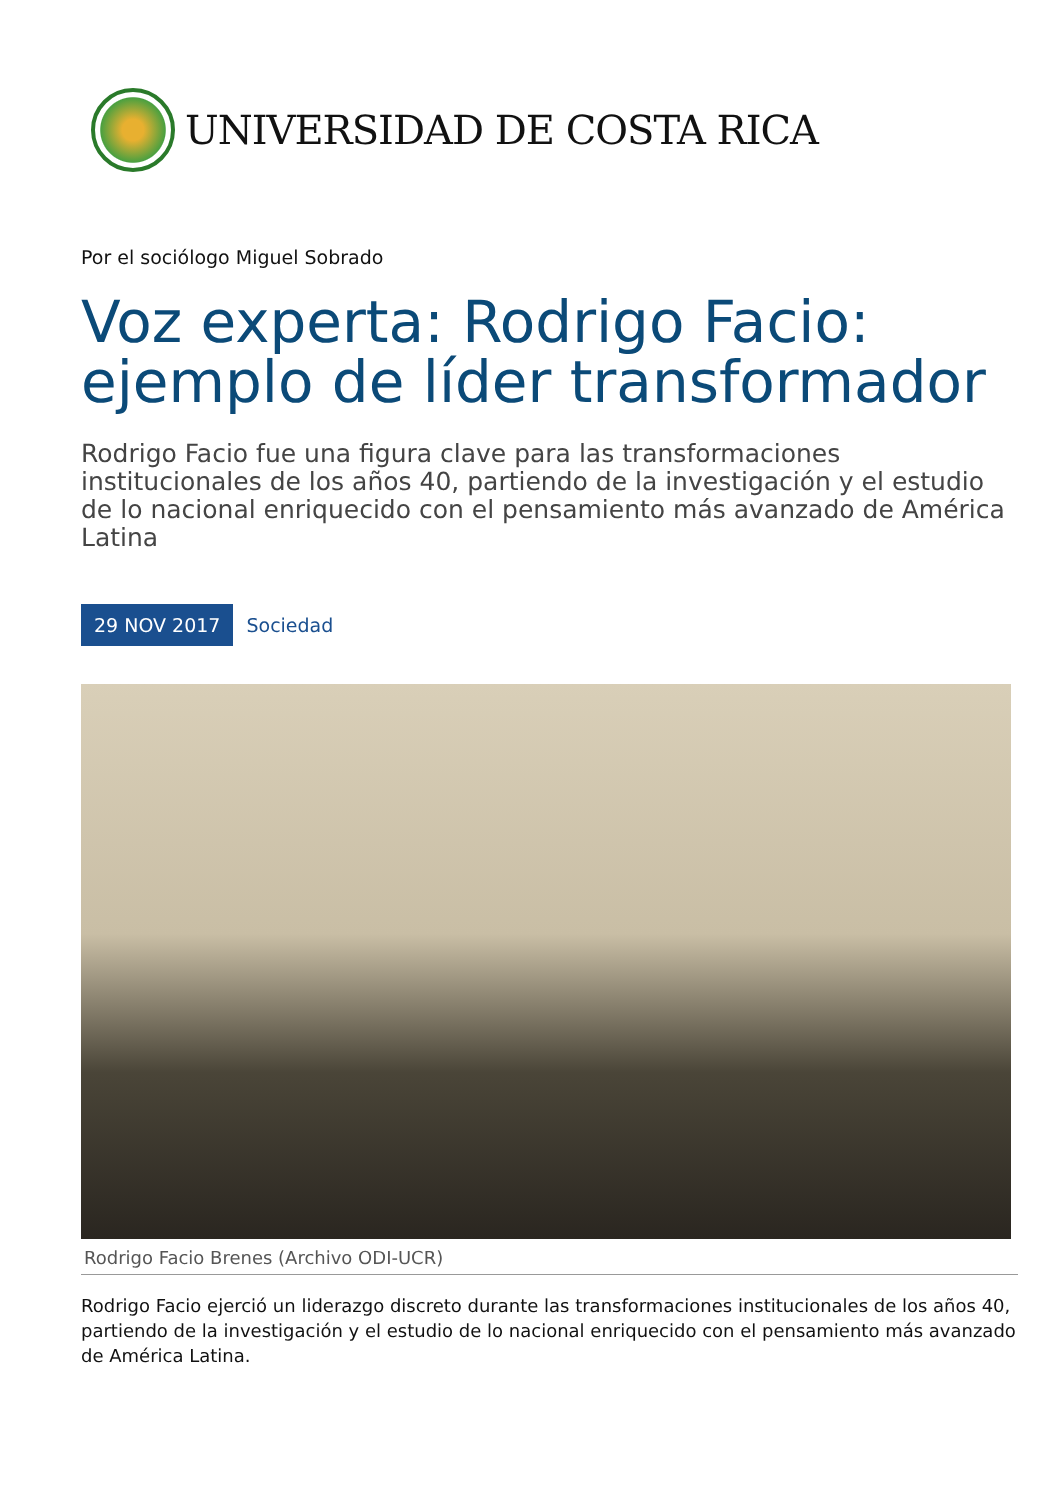UNIVERSIDAD DE COSTA RICA
Por el sociólogo Miguel Sobrado
Voz experta: Rodrigo Facio: ejemplo de líder transformador
Rodrigo Facio fue una figura clave para las transformaciones institucionales de los años 40, partiendo de la investigación y el estudio de lo nacional enriquecido con el pensamiento más avanzado de América Latina
29 NOV 2017 Sociedad
Rodrigo Facio Brenes (Archivo ODI-UCR)
Rodrigo Facio ejerció un liderazgo discreto durante las transformaciones institucionales de los años 40, partiendo de la investigación y el estudio de lo nacional enriquecido con el pensamiento más avanzado de América Latina.